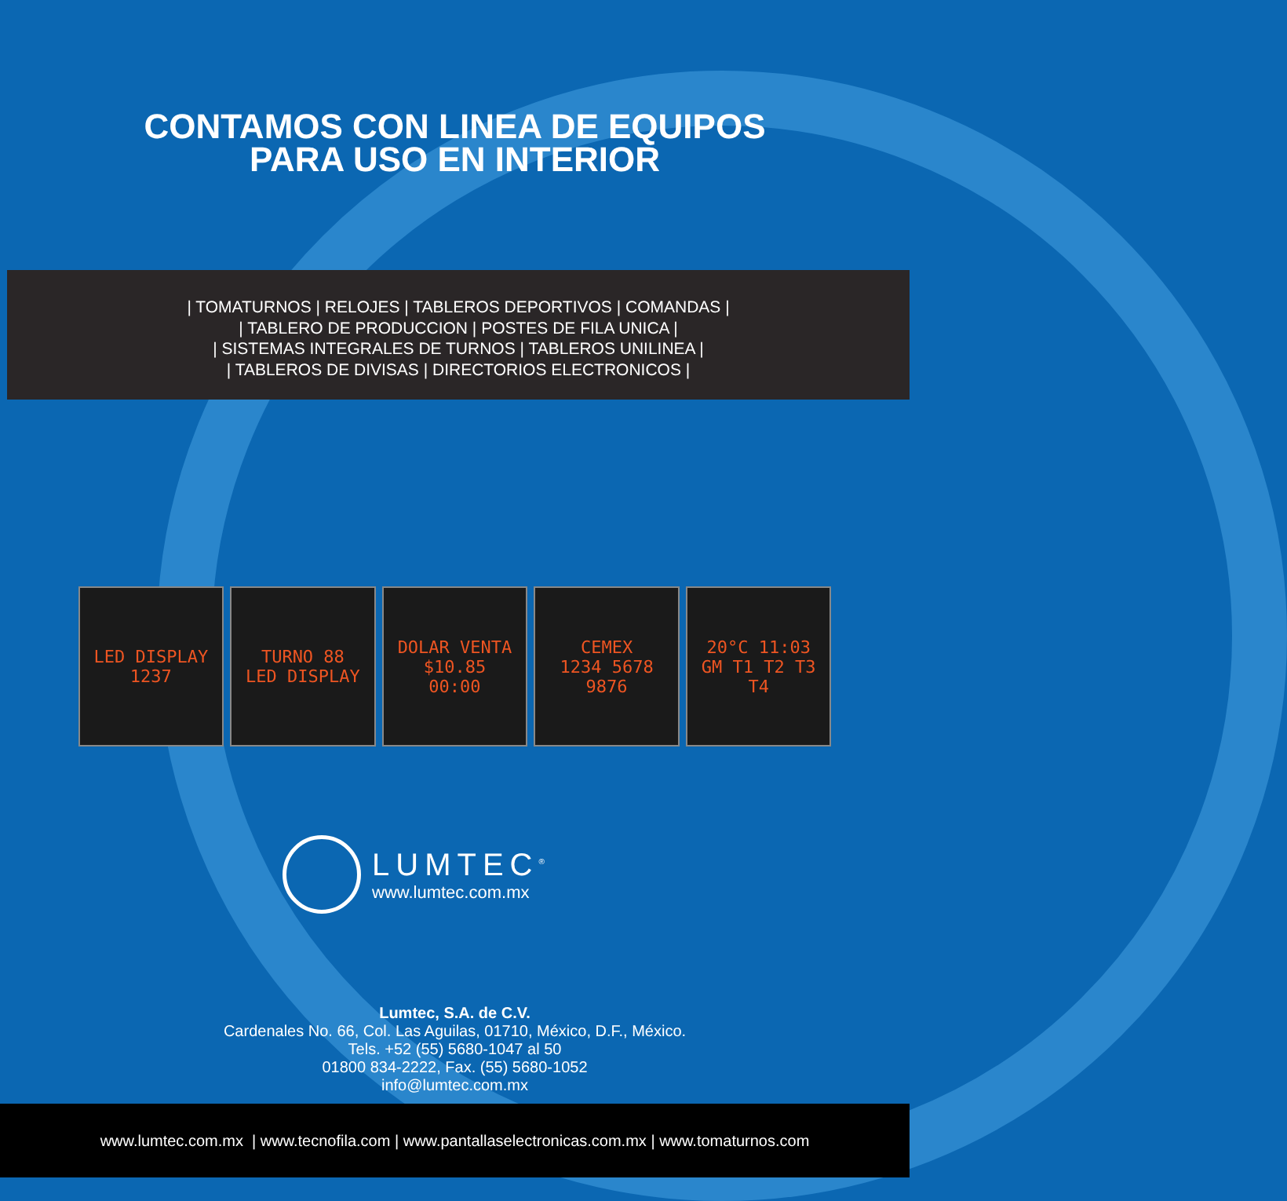CONTAMOS CON LINEA DE EQUIPOS
PARA USO EN INTERIOR
| TOMATURNOS | RELOJES | TABLEROS DEPORTIVOS | COMANDAS |
| TABLERO DE PRODUCCION | POSTES DE FILA UNICA |
| SISTEMAS INTEGRALES DE TURNOS | TABLEROS UNILINEA |
| TABLEROS DE DIVISAS | DIRECTORIOS ELECTRONICOS |
LED DISPLAY
1237
TURNO 88
LED DISPLAY
DOLAR VENTA $10.85
00:00
CEMEX
1234 5678 9876
20°C 11:03
GM T1 T2 T3 T4
LUMTEC<sup>®</sup>
www.lumtec.com.mx
Lumtec, S.A. de C.V.
Cardenales No. 66, Col. Las Aguilas, 01710, México, D.F., México.
Tels. +52 (55) 5680-1047 al 50
01800 834-2222, Fax. (55) 5680-1052
info@lumtec.com.mx
www.lumtec.com.mx | www.tecnofila.com | www.pantallaselectronicas.com.mx | www.tomaturnos.com